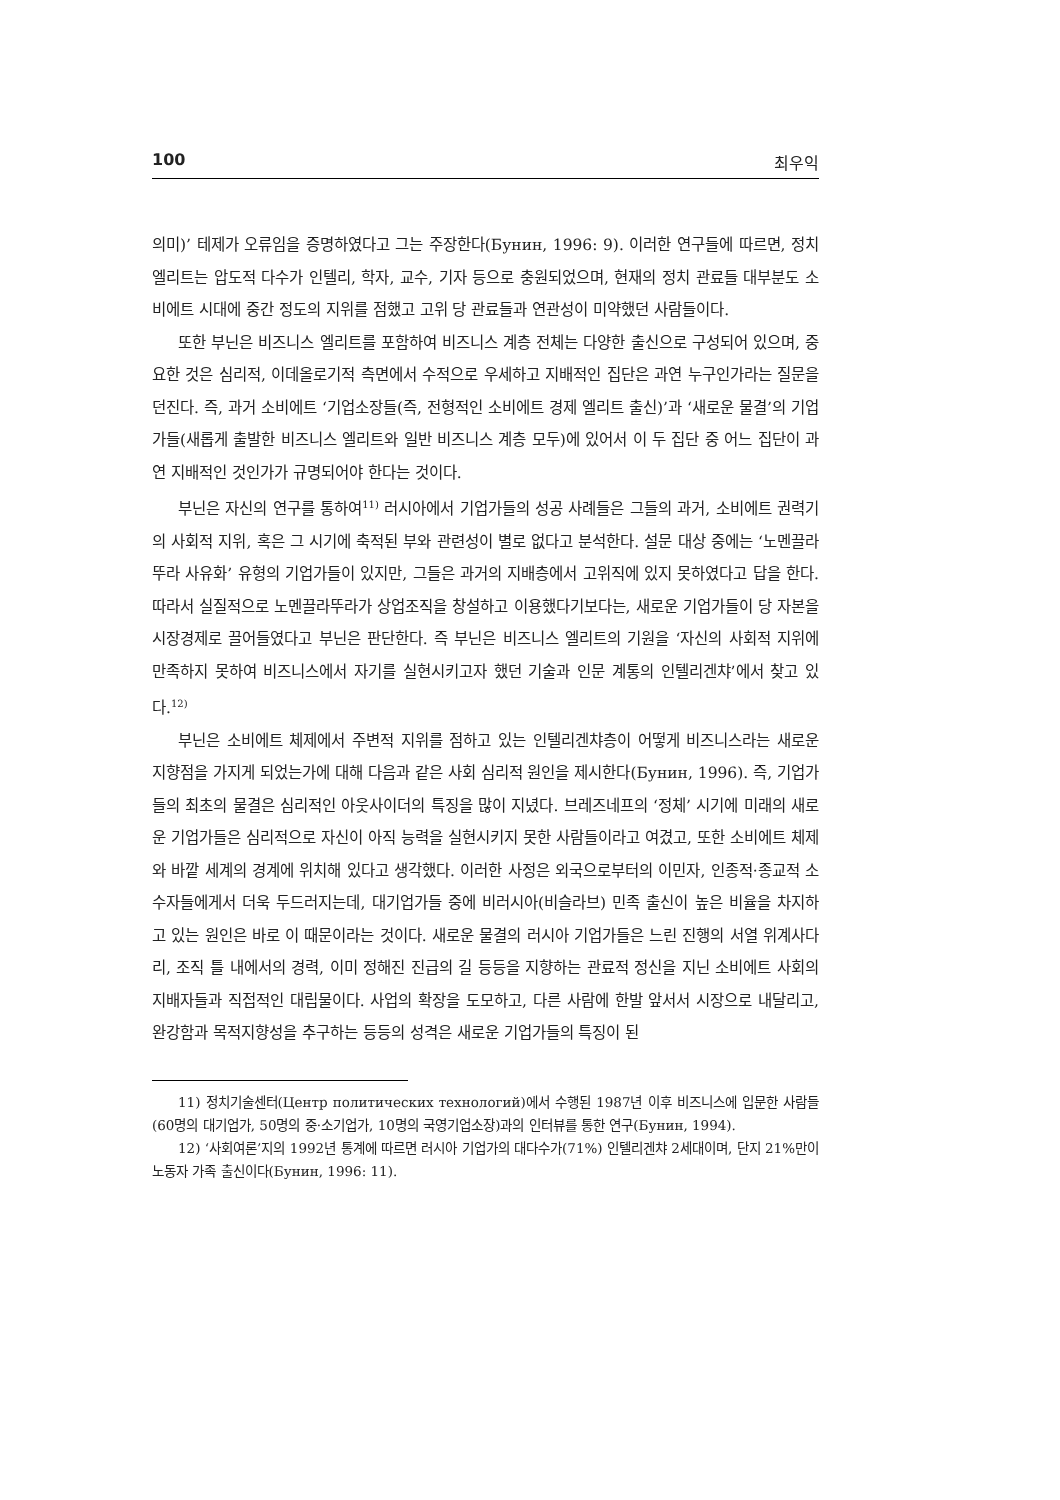100 최우익
의미)’ 테제가 오류임을 증명하였다고 그는 주장한다(Бунин, 1996: 9). 이러한 연구들에 따르면, 정치 엘리트는 압도적 다수가 인텔리, 학자, 교수, 기자 등으로 충원되었으며, 현재의 정치 관료들 대부분도 소비에트 시대에 중간 정도의 지위를 점했고 고위 당 관료들과 연관성이 미약했던 사람들이다.
또한 부닌은 비즈니스 엘리트를 포함하여 비즈니스 계층 전체는 다양한 출신으로 구성되어 있으며, 중요한 것은 심리적, 이데올로기적 측면에서 수적으로 우세하고 지배적인 집단은 과연 누구인가라는 질문을 던진다. 즉, 과거 소비에트 ‘기업소장들(즉, 전형적인 소비에트 경제 엘리트 출신)’과 ‘새로운 물결’의 기업가들(새롭게 출발한 비즈니스 엘리트와 일반 비즈니스 계층 모두)에 있어서 이 두 집단 중 어느 집단이 과연 지배적인 것인가가 규명되어야 한다는 것이다.
부닌은 자신의 연구를 통하여<sup>11)</sup> 러시아에서 기업가들의 성공 사례들은 그들의 과거, 소비에트 권력기의 사회적 지위, 혹은 그 시기에 축적된 부와 관련성이 별로 없다고 분석한다. 설문 대상 중에는 ‘노멘끌라뚜라 사유화’ 유형의 기업가들이 있지만, 그들은 과거의 지배층에서 고위직에 있지 못하였다고 답을 한다. 따라서 실질적으로 노멘끌라뚜라가 상업조직을 창설하고 이용했다기보다는, 새로운 기업가들이 당 자본을 시장경제로 끌어들였다고 부닌은 판단한다. 즉 부닌은 비즈니스 엘리트의 기원을 ‘자신의 사회적 지위에 만족하지 못하여 비즈니스에서 자기를 실현시키고자 했던 기술과 인문 계통의 인텔리겐챠’에서 찾고 있다.<sup>12)</sup>
부닌은 소비에트 체제에서 주변적 지위를 점하고 있는 인텔리겐챠층이 어떻게 비즈니스라는 새로운 지향점을 가지게 되었는가에 대해 다음과 같은 사회 심리적 원인을 제시한다(Бунин, 1996). 즉, 기업가들의 최초의 물결은 심리적인 아웃사이더의 특징을 많이 지녔다. 브레즈네프의 ‘정체’ 시기에 미래의 새로운 기업가들은 심리적으로 자신이 아직 능력을 실현시키지 못한 사람들이라고 여겼고, 또한 소비에트 체제와 바깥 세계의 경계에 위치해 있다고 생각했다. 이러한 사정은 외국으로부터의 이민자, 인종적·종교적 소수자들에게서 더욱 두드러지는데, 대기업가들 중에 비러시아(비슬라브) 민족 출신이 높은 비율을 차지하고 있는 원인은 바로 이 때문이라는 것이다. 새로운 물결의 러시아 기업가들은 느린 진행의 서열 위계사다리, 조직 틀 내에서의 경력, 이미 정해진 진급의 길 등등을 지향하는 관료적 정신을 지닌 소비에트 사회의 지배자들과 직접적인 대립물이다. 사업의 확장을 도모하고, 다른 사람에 한발 앞서서 시장으로 내달리고, 완강함과 목적지향성을 추구하는 등등의 성격은 새로운 기업가들의 특징이 된
11) 정치기술센터(Центр политических технологий)에서 수행된 1987년 이후 비즈니스에 입문한 사람들(60명의 대기업가, 50명의 중·소기업가, 10명의 국영기업소장)과의 인터뷰를 통한 연구(Бунин, 1994).
12) ‘사회여론’지의 1992년 통계에 따르면 러시아 기업가의 대다수가(71%) 인텔리겐챠 2세대이며, 단지 21%만이 노동자 가족 출신이다(Бунин, 1996: 11).